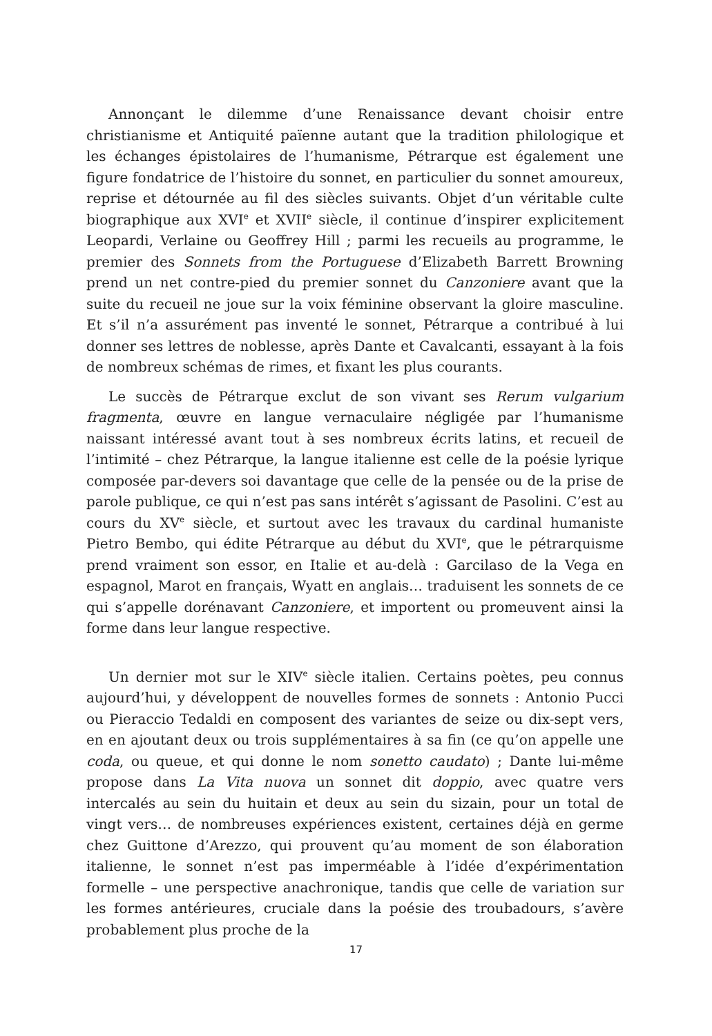Annonçant le dilemme d’une Renaissance devant choisir entre christianisme et Antiquité païenne autant que la tradition philologique et les échanges épistolaires de l’humanisme, Pétrarque est également une figure fondatrice de l’histoire du sonnet, en particulier du sonnet amoureux, reprise et détournée au fil des siècles suivants. Objet d’un véritable culte biographique aux XVI<sup>e</sup> et XVII<sup>e</sup> siècle, il continue d’inspirer explicitement Leopardi, Verlaine ou Geoffrey Hill ; parmi les recueils au programme, le premier des Sonnets from the Portuguese d’Elizabeth Barrett Browning prend un net contre-pied du premier sonnet du Canzoniere avant que la suite du recueil ne joue sur la voix féminine observant la gloire masculine. Et s’il n’a assurément pas inventé le sonnet, Pétrarque a contribué à lui donner ses lettres de noblesse, après Dante et Cavalcanti, essayant à la fois de nombreux schémas de rimes, et fixant les plus courants.
Le succès de Pétrarque exclut de son vivant ses Rerum vulgarium fragmenta, œuvre en langue vernaculaire négligée par l’humanisme naissant intéressé avant tout à ses nombreux écrits latins, et recueil de l’intimité – chez Pétrarque, la langue italienne est celle de la poésie lyrique composée par-devers soi davantage que celle de la pensée ou de la prise de parole publique, ce qui n’est pas sans intérêt s’agissant de Pasolini. C’est au cours du XV<sup>e</sup> siècle, et surtout avec les travaux du cardinal humaniste Pietro Bembo, qui édite Pétrarque au début du XVI<sup>e</sup>, que le pétrarquisme prend vraiment son essor, en Italie et au-delà : Garcilaso de la Vega en espagnol, Marot en français, Wyatt en anglais… traduisent les sonnets de ce qui s’appelle dorénavant Canzoniere, et importent ou promeuvent ainsi la forme dans leur langue respective.
Un dernier mot sur le XIV<sup>e</sup> siècle italien. Certains poètes, peu connus aujourd’hui, y développent de nouvelles formes de sonnets : Antonio Pucci ou Pieraccio Tedaldi en composent des variantes de seize ou dix-sept vers, en en ajoutant deux ou trois supplémentaires à sa fin (ce qu’on appelle une coda, ou queue, et qui donne le nom sonetto caudato) ; Dante lui-même propose dans La Vita nuova un sonnet dit doppio, avec quatre vers intercalés au sein du huitain et deux au sein du sizain, pour un total de vingt vers… de nombreuses expériences existent, certaines déjà en germe chez Guittone d’Arezzo, qui prouvent qu’au moment de son élaboration italienne, le sonnet n’est pas imperméable à l’idée d’expérimentation formelle – une perspective anachronique, tandis que celle de variation sur les formes antérieures, cruciale dans la poésie des troubadours, s’avère probablement plus proche de la
17